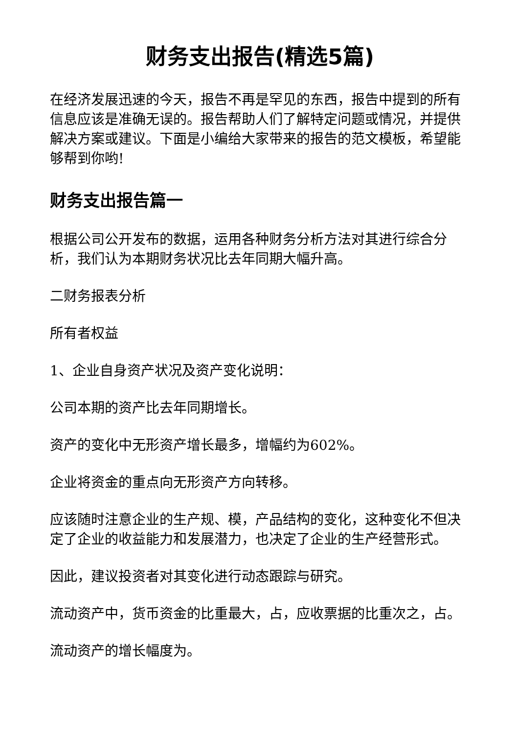财务支出报告(精选5篇)
在经济发展迅速的今天，报告不再是罕见的东西，报告中提到的所有信息应该是准确无误的。报告帮助人们了解特定问题或情况，并提供解决方案或建议。下面是小编给大家带来的报告的范文模板，希望能够帮到你哟!
财务支出报告篇一
根据公司公开发布的数据，运用各种财务分析方法对其进行综合分析，我们认为本期财务状况比去年同期大幅升高。
二财务报表分析
所有者权益
1、企业自身资产状况及资产变化说明：
公司本期的资产比去年同期增长。
资产的变化中无形资产增长最多，增幅约为602%。
企业将资金的重点向无形资产方向转移。
应该随时注意企业的生产规、模，产品结构的变化，这种变化不但决定了企业的收益能力和发展潜力，也决定了企业的生产经营形式。
因此，建议投资者对其变化进行动态跟踪与研究。
流动资产中，货币资金的比重最大，占，应收票据的比重次之，占。
流动资产的增长幅度为。